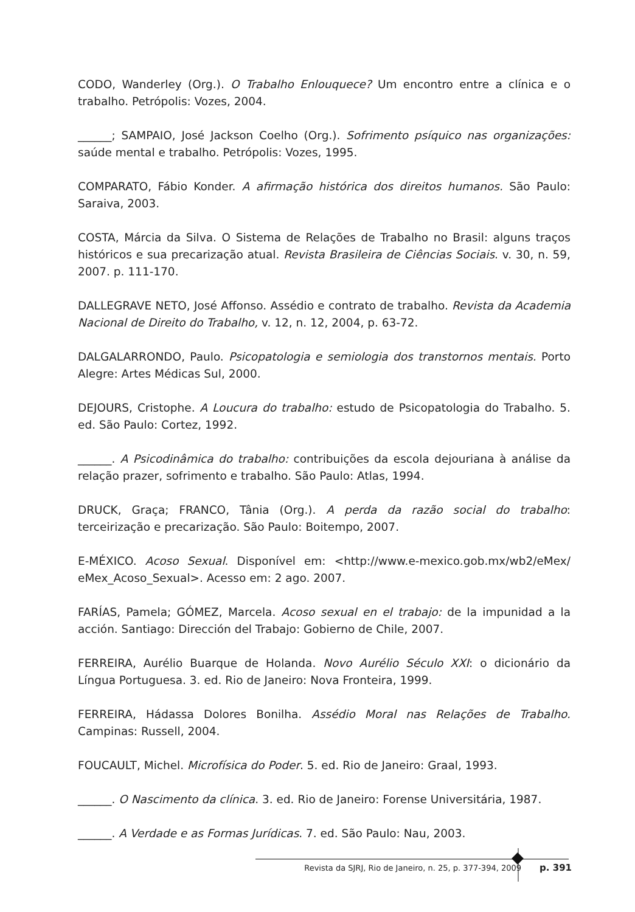CODO, Wanderley (Org.). O Trabalho Enlouquece? Um encontro entre a clínica e o trabalho. Petrópolis: Vozes, 2004.
______; SAMPAIO, José Jackson Coelho (Org.). Sofrimento psíquico nas organizações: saúde mental e trabalho. Petrópolis: Vozes, 1995.
COMPARATO, Fábio Konder. A afirmação histórica dos direitos humanos. São Paulo: Saraiva, 2003.
COSTA, Márcia da Silva. O Sistema de Relações de Trabalho no Brasil: alguns traços históricos e sua precarização atual. Revista Brasileira de Ciências Sociais. v. 30, n. 59, 2007. p. 111-170.
DALLEGRAVE NETO, José Affonso. Assédio e contrato de trabalho. Revista da Academia Nacional de Direito do Trabalho, v. 12, n. 12, 2004, p. 63-72.
DALGALARRONDO, Paulo. Psicopatologia e semiologia dos transtornos mentais. Porto Alegre: Artes Médicas Sul, 2000.
DEJOURS, Cristophe. A Loucura do trabalho: estudo de Psicopatologia do Trabalho. 5. ed. São Paulo: Cortez, 1992.
______. A Psicodinâmica do trabalho: contribuições da escola dejouriana à análise da relação prazer, sofrimento e trabalho. São Paulo: Atlas, 1994.
DRUCK, Graça; FRANCO, Tânia (Org.). A perda da razão social do trabalho: terceirização e precarização. São Paulo: Boitempo, 2007.
E-MÉXICO. Acoso Sexual. Disponível em: <http://www.e-mexico.gob.mx/wb2/eMex/ eMex_Acoso_Sexual>. Acesso em: 2 ago. 2007.
FARÍAS, Pamela; GÓMEZ, Marcela. Acoso sexual en el trabajo: de la impunidad a la acción. Santiago: Dirección del Trabajo: Gobierno de Chile, 2007.
FERREIRA, Aurélio Buarque de Holanda. Novo Aurélio Século XXI: o dicionário da Língua Portuguesa. 3. ed. Rio de Janeiro: Nova Fronteira, 1999.
FERREIRA, Hádassa Dolores Bonilha. Assédio Moral nas Relações de Trabalho. Campinas: Russell, 2004.
FOUCAULT, Michel. Microfísica do Poder. 5. ed. Rio de Janeiro: Graal, 1993.
______. O Nascimento da clínica. 3. ed. Rio de Janeiro: Forense Universitária, 1987.
______. A Verdade e as Formas Jurídicas. 7. ed. São Paulo: Nau, 2003.
Revista da SJRJ, Rio de Janeiro, n. 25, p. 377-394, 2009 p. 391